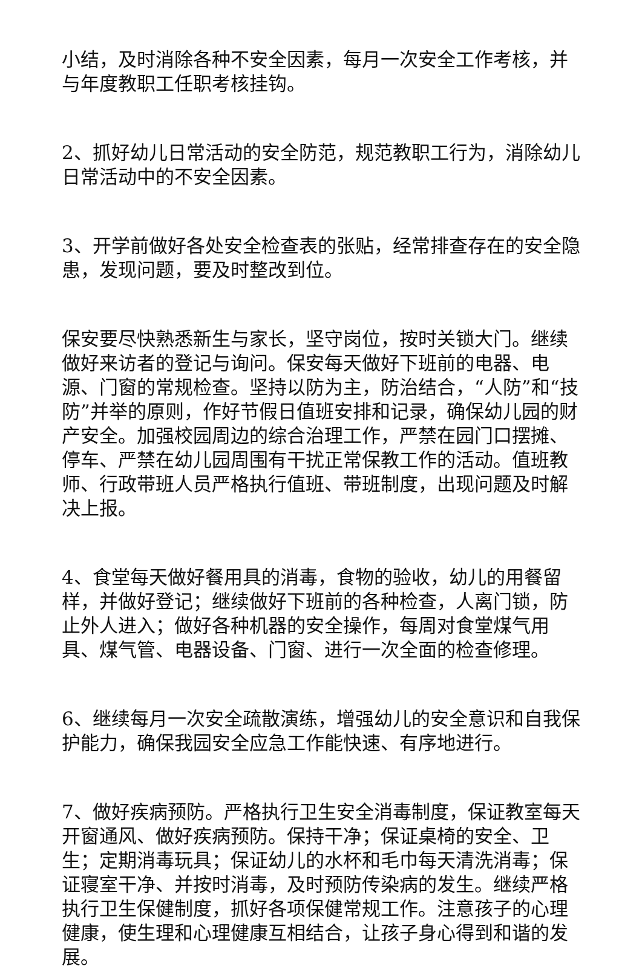小结，及时消除各种不安全因素，每月一次安全工作考核，并与年度教职工任职考核挂钩。
2、抓好幼儿日常活动的安全防范，规范教职工行为，消除幼儿日常活动中的不安全因素。
3、开学前做好各处安全检查表的张贴，经常排查存在的安全隐患，发现问题，要及时整改到位。
保安要尽快熟悉新生与家长，坚守岗位，按时关锁大门。继续做好来访者的登记与询问。保安每天做好下班前的电器、电源、门窗的常规检查。坚持以防为主，防治结合，“人防”和“技防”并举的原则，作好节假日值班安排和记录，确保幼儿园的财产安全。加强校园周边的综合治理工作，严禁在园门口摆摊、停车、严禁在幼儿园周围有干扰正常保教工作的活动。值班教师、行政带班人员严格执行值班、带班制度，出现问题及时解决上报。
4、食堂每天做好餐用具的消毒，食物的验收，幼儿的用餐留样，并做好登记；继续做好下班前的各种检查，人离门锁，防止外人进入；做好各种机器的安全操作，每周对食堂煤气用具、煤气管、电器设备、门窗、进行一次全面的检查修理。
6、继续每月一次安全疏散演练，增强幼儿的安全意识和自我保护能力，确保我园安全应急工作能快速、有序地进行。
7、做好疾病预防。严格执行卫生安全消毒制度，保证教室每天开窗通风、做好疾病预防。保持干净；保证桌椅的安全、卫生；定期消毒玩具；保证幼儿的水杯和毛巾每天清洗消毒；保证寝室干净、并按时消毒，及时预防传染病的发生。继续严格执行卫生保健制度，抓好各项保健常规工作。注意孩子的心理健康，使生理和心理健康互相结合，让孩子身心得到和谐的发展。